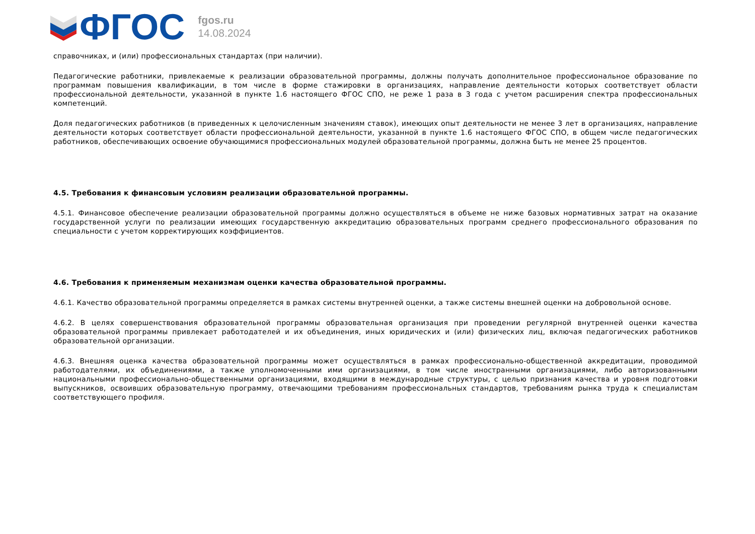ФГОС
fgos.ru
14.08.2024
справочниках, и (или) профессиональных стандартах (при наличии).
Педагогические работники, привлекаемые к реализации образовательной программы, должны получать дополнительное профессиональное образование по программам повышения квалификации, в том числе в форме стажировки в организациях, направление деятельности которых соответствует области профессиональной деятельности, указанной в пункте 1.6 настоящего ФГОС СПО, не реже 1 раза в 3 года с учетом расширения спектра профессиональных компетенций.
Доля педагогических работников (в приведенных к целочисленным значениям ставок), имеющих опыт деятельности не менее 3 лет в организациях, направление деятельности которых соответствует области профессиональной деятельности, указанной в пункте 1.6 настоящего ФГОС СПО, в общем числе педагогических работников, обеспечивающих освоение обучающимися профессиональных модулей образовательной программы, должна быть не менее 25 процентов.
4.5. Требования к финансовым условиям реализации образовательной программы.
4.5.1. Финансовое обеспечение реализации образовательной программы должно осуществляться в объеме не ниже базовых нормативных затрат на оказание государственной услуги по реализации имеющих государственную аккредитацию образовательных программ среднего профессионального образования по специальности с учетом корректирующих коэффициентов.
4.6. Требования к применяемым механизмам оценки качества образовательной программы.
4.6.1. Качество образовательной программы определяется в рамках системы внутренней оценки, а также системы внешней оценки на добровольной основе.
4.6.2. В целях совершенствования образовательной программы образовательная организация при проведении регулярной внутренней оценки качества образовательной программы привлекает работодателей и их объединения, иных юридических и (или) физических лиц, включая педагогических работников образовательной организации.
4.6.3. Внешняя оценка качества образовательной программы может осуществляться в рамках профессионально-общественной аккредитации, проводимой работодателями, их объединениями, а также уполномоченными ими организациями, в том числе иностранными организациями, либо авторизованными национальными профессионально-общественными организациями, входящими в международные структуры, с целью признания качества и уровня подготовки выпускников, освоивших образовательную программу, отвечающими требованиям профессиональных стандартов, требованиям рынка труда к специалистам соответствующего профиля.